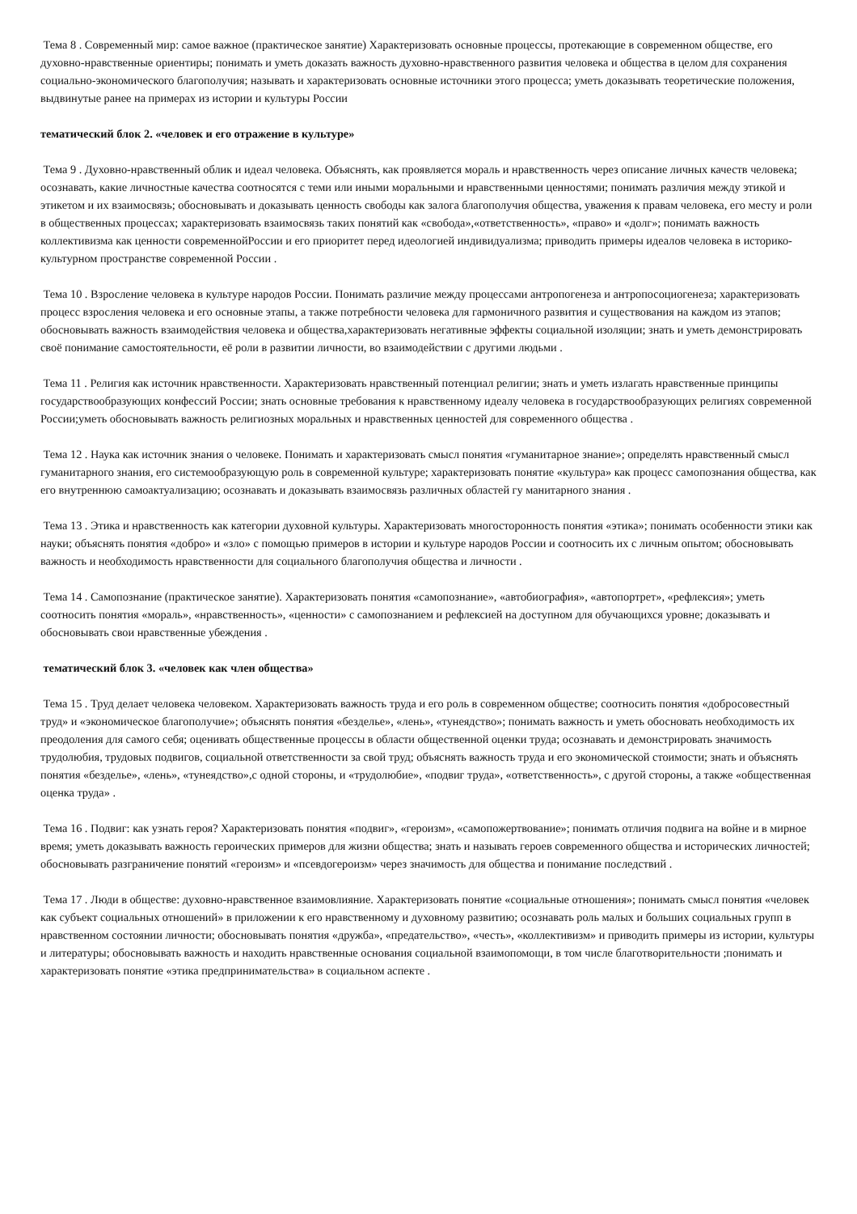Тема 8 . Современный мир: самое важное (практическое занятие) Характеризовать основные процессы, протекающие в современном обществе, его духовно-нравственные ориентиры; понимать и уметь доказать важность духовно-нравственного развития человека и общества в целом для сохранения социально-экономического благополучия; называть и характеризовать основные источники этого процесса; уметь доказывать теоретические положения, выдвинутые ранее на примерах из истории и культуры России
тематический блок 2. «человек и его отражение в культуре»
Тема 9 . Духовно-нравственный облик и идеал человека. Объяснять, как проявляется мораль и нравственность через описание личных качеств человека; осознавать, какие личностные качества соотносятся с теми или иными моральными и нравственными ценностями; понимать различия между этикой и этикетом и их взаимосвязь; обосновывать и доказывать ценность свободы как залога благополучия общества, уважения к правам человека, его месту и роли в общественных процессах; характеризовать взаимосвязь таких понятий как «свобода»,«ответственность», «право» и «долг»; понимать важность коллективизма как ценности современнойРоссии и его приоритет перед идеологией индивидуализма; приводить примеры идеалов человека в историко-культурном пространстве современной России .
Тема 10 . Взросление человека в культуре народов России. Понимать различие между процессами антропогенеза и антропосоциогенеза; характеризовать процесс взросления человека и его основные этапы, а также потребности человека для гармоничного развития и существования на каждом из этапов; обосновывать важность взаимодействия человека и общества,характеризовать негативные эффекты социальной изоляции; знать и уметь демонстрировать своё понимание самостоятельности, её роли в развитии личности, во взаимодействии с другими людьми .
Тема 11 . Религия как источник нравственности. Характеризовать нравственный потенциал религии; знать и уметь излагать нравственные принципы государствообразующих конфессий России; знать основные требования к нравственному идеалу человека в государствообразующих религиях современной России;уметь обосновывать важность религиозных моральных и нравственных ценностей для современного общества .
Тема 12 . Наука как источник знания о человеке. Понимать и характеризовать смысл понятия «гуманитарное знание»; определять нравственный смысл гуманитарного знания, его системообразующую роль в современной культуре; характеризовать понятие «культура» как процесс самопознания общества, как его внутреннюю самоактуализацию; осознавать и доказывать взаимосвязь различных областей гу манитарного знания .
Тема 13 . Этика и нравственность как категории духовной культуры. Характеризовать многосторонность понятия «этика»; понимать особенности этики как науки; объяснять понятия «добро» и «зло» с помощью примеров в истории и культуре народов России и соотносить их с личным опытом; обосновывать важность и необходимость нравственности для социального благополучия общества и личности .
Тема 14 . Самопознание (практическое занятие). Характеризовать понятия «самопознание», «автобиография», «автопортрет», «рефлексия»; уметь соотносить понятия «мораль», «нравственность», «ценности» с самопознанием и рефлексией на доступном для обучающихся уровне; доказывать и обосновывать свои нравственные убеждения .
тематический блок 3. «человек как член общества»
Тема 15 . Труд делает человека человеком. Характеризовать важность труда и его роль в современном обществе; соотносить понятия «добросовестный труд» и «экономическое благополучие»; объяснять понятия «безделье», «лень», «тунеядство»; понимать важность и уметь обосновать необходимость их преодоления для самого себя; оценивать общественные процессы в области общественной оценки труда; осознавать и демонстрировать значимость трудолюбия, трудовых подвигов, социальной ответственности за свой труд; объяснять важность труда и его экономической стоимости; знать и объяснять понятия «безделье», «лень», «тунеядство»,с одной стороны, и «трудолюбие», «подвиг труда», «ответственность», с другой стороны, а также «общественная оценка труда» .
Тема 16 . Подвиг: как узнать героя? Характеризовать понятия «подвиг», «героизм», «самопожертвование»; понимать отличия подвига на войне и в мирное время; уметь доказывать важность героических примеров для жизни общества; знать и называть героев современного общества и исторических личностей; обосновывать разграничение понятий «героизм» и «псевдогероизм» через значимость для общества и понимание последствий .
Тема 17 . Люди в обществе: духовно-нравственное взаимовлияние. Характеризовать понятие «социальные отношения»; понимать смысл понятия «человек как субъект социальных отношений» в приложении к его нравственному и духовному развитию; осознавать роль малых и больших социальных групп в нравственном состоянии личности; обосновывать понятия «дружба», «предательство», «честь», «коллективизм» и приводить примеры из истории, культуры и литературы; обосновывать важность и находить нравственные основания социальной взаимопомощи, в том числе благотворительности ;понимать и характеризовать понятие «этика предпринимательства» в социальном аспекте .